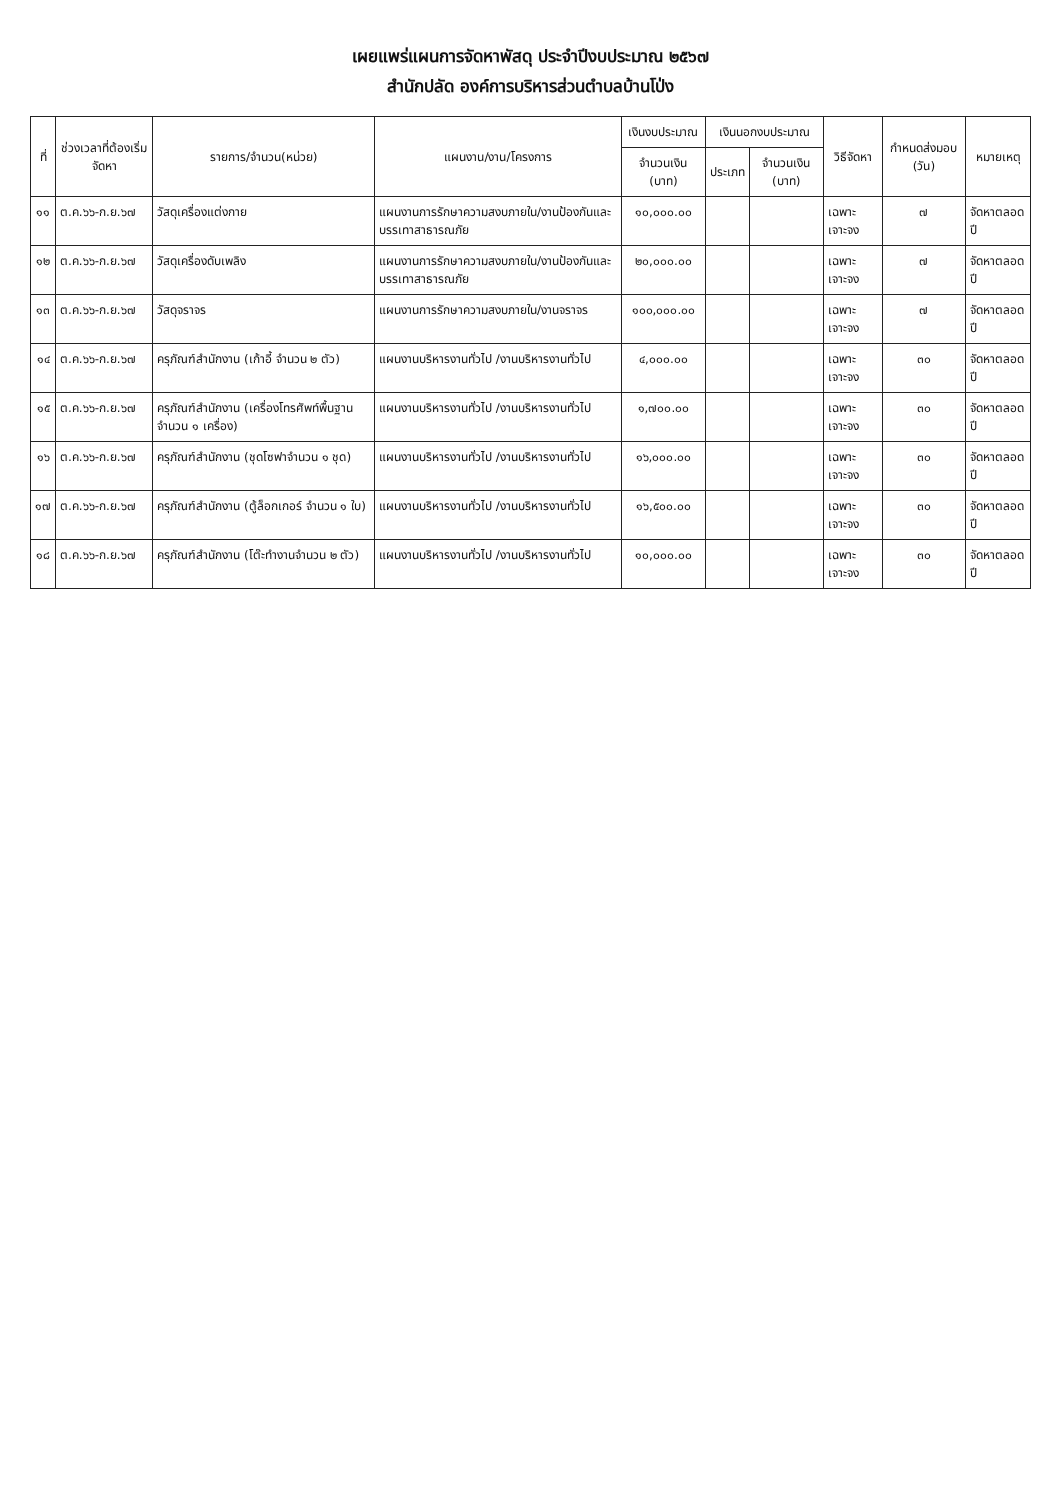เผยแพร่แผนการจัดหาพัสดุ ประจำปีงบประมาณ ๒๕๖๗
สำนักปลัด องค์การบริหารส่วนตำบลบ้านโป่ง
| ที่ | ช่วงเวลาที่ต้องเริ่มจัดหา | รายการ/จำนวน(หน่วย) | แผนงาน/งาน/โครงการ | เงินงบประมาณ | เงินนอกงบประมาณ | | วิธีจัดหา | กำหนดส่งมอบ (วัน) | หมายเหตุ |
| --- | --- | --- | --- | --- | --- | --- | --- | --- | --- |
| | | | | จำนวนเงิน (บาท) | ประเภท | จำนวนเงิน (บาท) | | | |
| ๑๑ | ต.ค.๖๖-ก.ย.๖๗ | วัสดุเครื่องแต่งกาย | แผนงานการรักษาความสงบภายใน/งานป้องกันและบรรเทาสาธารณภัย | ๑๐,๐๐๐.๐๐ | | | เฉพาะเจาะจง | ๗ | จัดหาตลอดปี |
| ๑๒ | ต.ค.๖๖-ก.ย.๖๗ | วัสดุเครื่องดับเพลิง | แผนงานการรักษาความสงบภายใน/งานป้องกันและบรรเทาสาธารณภัย | ๒๐,๐๐๐.๐๐ | | | เฉพาะเจาะจง | ๗ | จัดหาตลอดปี |
| ๑๓ | ต.ค.๖๖-ก.ย.๖๗ | วัสดุจราจร | แผนงานการรักษาความสงบภายใน/งานจราจร | ๑๐๐,๐๐๐.๐๐ | | | เฉพาะเจาะจง | ๗ | จัดหาตลอดปี |
| ๑๔ | ต.ค.๖๖-ก.ย.๖๗ | ครุภัณฑ์สำนักงาน (เก้าอี้ จำนวน ๒ ตัว) | แผนงานบริหารงานทั่วไป /งานบริหารงานทั่วไป | ๔,๐๐๐.๐๐ | | | เฉพาะเจาะจง | ๓๐ | จัดหาตลอดปี |
| ๑๕ | ต.ค.๖๖-ก.ย.๖๗ | ครุภัณฑ์สำนักงาน (เครื่องโทรศัพท์พื้นฐาน จำนวน ๑ เครื่อง) | แผนงานบริหารงานทั่วไป /งานบริหารงานทั่วไป | ๑,๗๐๐.๐๐ | | | เฉพาะเจาะจง | ๓๐ | จัดหาตลอดปี |
| ๑๖ | ต.ค.๖๖-ก.ย.๖๗ | ครุภัณฑ์สำนักงาน (ชุดโซฟาจำนวน ๑ ชุด) | แผนงานบริหารงานทั่วไป /งานบริหารงานทั่วไป | ๑๖,๐๐๐.๐๐ | | | เฉพาะเจาะจง | ๓๐ | จัดหาตลอดปี |
| ๑๗ | ต.ค.๖๖-ก.ย.๖๗ | ครุภัณฑ์สำนักงาน (ตู้ล็อกเกอร์ จำนวน ๑ ใบ) | แผนงานบริหารงานทั่วไป /งานบริหารงานทั่วไป | ๑๖,๕๐๐.๐๐ | | | เฉพาะเจาะจง | ๓๐ | จัดหาตลอดปี |
| ๑๘ | ต.ค.๖๖-ก.ย.๖๗ | ครุภัณฑ์สำนักงาน (โต๊ะทำงานจำนวน ๒ ตัว) | แผนงานบริหารงานทั่วไป /งานบริหารงานทั่วไป | ๑๐,๐๐๐.๐๐ | | | เฉพาะเจาะจง | ๓๐ | จัดหาตลอดปี |